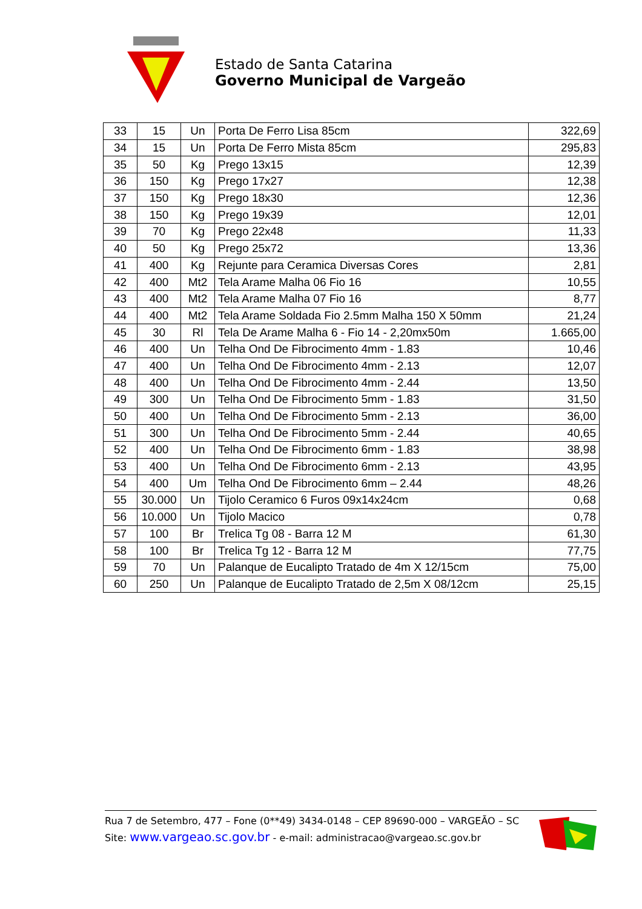Estado de Santa Catarina
Governo Municipal de Vargeão
| 33 | 15 | Un | Porta De Ferro Lisa 85cm | 322,69 |
| 34 | 15 | Un | Porta De Ferro Mista 85cm | 295,83 |
| 35 | 50 | Kg | Prego 13x15 | 12,39 |
| 36 | 150 | Kg | Prego 17x27 | 12,38 |
| 37 | 150 | Kg | Prego 18x30 | 12,36 |
| 38 | 150 | Kg | Prego 19x39 | 12,01 |
| 39 | 70 | Kg | Prego 22x48 | 11,33 |
| 40 | 50 | Kg | Prego 25x72 | 13,36 |
| 41 | 400 | Kg | Rejunte para Ceramica Diversas Cores | 2,81 |
| 42 | 400 | Mt2 | Tela Arame Malha 06 Fio 16 | 10,55 |
| 43 | 400 | Mt2 | Tela Arame Malha 07 Fio 16 | 8,77 |
| 44 | 400 | Mt2 | Tela Arame Soldada Fio 2.5mm Malha 150 X 50mm | 21,24 |
| 45 | 30 | Rl | Tela De Arame Malha 6 - Fio 14 - 2,20mx50m | 1.665,00 |
| 46 | 400 | Un | Telha Ond De Fibrocimento 4mm - 1.83 | 10,46 |
| 47 | 400 | Un | Telha Ond De Fibrocimento 4mm - 2.13 | 12,07 |
| 48 | 400 | Un | Telha Ond De Fibrocimento 4mm - 2.44 | 13,50 |
| 49 | 300 | Un | Telha Ond De Fibrocimento 5mm - 1.83 | 31,50 |
| 50 | 400 | Un | Telha Ond De Fibrocimento 5mm - 2.13 | 36,00 |
| 51 | 300 | Un | Telha Ond De Fibrocimento 5mm - 2.44 | 40,65 |
| 52 | 400 | Un | Telha Ond De Fibrocimento 6mm - 1.83 | 38,98 |
| 53 | 400 | Un | Telha Ond De Fibrocimento 6mm - 2.13 | 43,95 |
| 54 | 400 | Um | Telha Ond De Fibrocimento 6mm – 2.44 | 48,26 |
| 55 | 30.000 | Un | Tijolo Ceramico 6 Furos 09x14x24cm | 0,68 |
| 56 | 10.000 | Un | Tijolo Macico | 0,78 |
| 57 | 100 | Br | Trelica Tg 08 - Barra 12 M | 61,30 |
| 58 | 100 | Br | Trelica Tg 12 - Barra 12 M | 77,75 |
| 59 | 70 | Un | Palanque de Eucalipto Tratado de 4m X 12/15cm | 75,00 |
| 60 | 250 | Un | Palanque de Eucalipto Tratado de 2,5m X 08/12cm | 25,15 |
Rua 7 de Setembro, 477 – Fone (0**49) 3434-0148 – CEP 89690-000 – VARGEÃO – SC
Site: www.vargeao.sc.gov.br - e-mail: administracao@vargeao.sc.gov.br